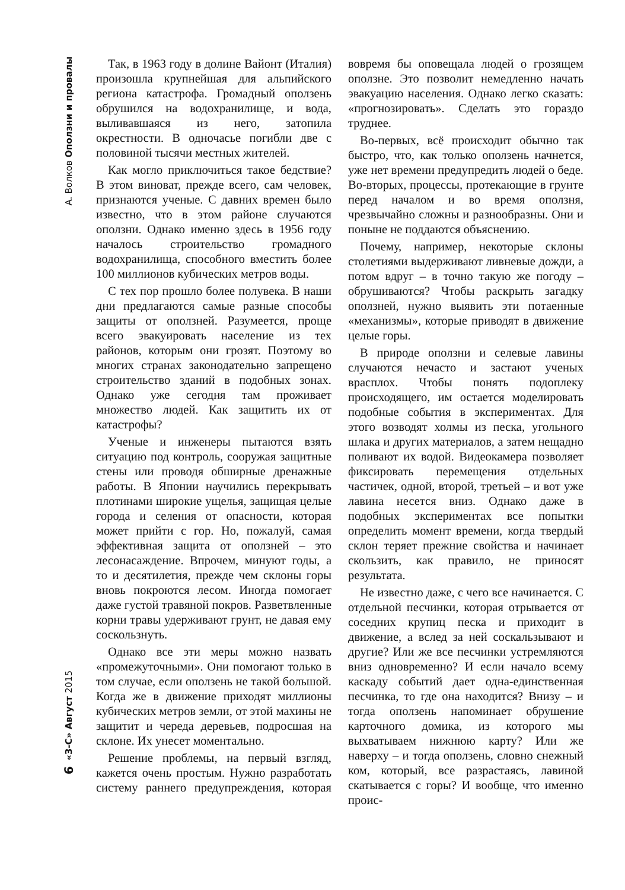А. Волков Оползни и провалы
6 «З-С» Август 2015
Так, в 1963 году в долине Вайонт (Италия) произошла крупнейшая для альпийского региона катастрофа. Громадный оползень обрушился на водохранилище, и вода, выливавшаяся из него, затопила окрестности. В одночасье погибли две с половиной тысячи местных жителей.
Как могло приключиться такое бедствие? В этом виноват, прежде всего, сам человек, признаются ученые. С давних времен было известно, что в этом районе случаются оползни. Однако именно здесь в 1956 году началось строительство громадного водохранилища, способного вместить более 100 миллионов кубических метров воды.
С тех пор прошло более полувека. В наши дни предлагаются самые разные способы защиты от оползней. Разумеется, проще всего эвакуировать население из тех районов, которым они грозят. Поэтому во многих странах законодательно запрещено строительство зданий в подобных зонах. Однако уже сегодня там проживает множество людей. Как защитить их от катастрофы?
Ученые и инженеры пытаются взять ситуацию под контроль, сооружая защитные стены или проводя обширные дренажные работы. В Японии научились перекрывать плотинами широкие ущелья, защищая целые города и селения от опасности, которая может прийти с гор. Но, пожалуй, самая эффективная защита от оползней – это лесонасаждение. Впрочем, минуют годы, а то и десятилетия, прежде чем склоны горы вновь покроются лесом. Иногда помогает даже густой травяной покров. Разветвленные корни травы удерживают грунт, не давая ему соскользнуть.
Однако все эти меры можно назвать «промежуточными». Они помогают только в том случае, если оползень не такой большой. Когда же в движение приходят миллионы кубических метров земли, от этой махины не защитит и череда деревьев, подросшая на склоне. Их унесет моментально.
Решение проблемы, на первый взгляд, кажется очень простым. Нужно разработать систему раннего предупреждения, которая вовремя бы оповещала людей о грозящем оползне. Это позволит немедленно начать эвакуацию населения. Однако легко сказать: «прогнозировать». Сделать это гораздо труднее.
Во-первых, всё происходит обычно так быстро, что, как только оползень начнется, уже нет времени предупредить людей о беде. Во-вторых, процессы, протекающие в грунте перед началом и во время оползня, чрезвычайно сложны и разнообразны. Они и поныне не поддаются объяснению.
Почему, например, некоторые склоны столетиями выдерживают ливневые дожди, а потом вдруг – в точно такую же погоду – обрушиваются? Чтобы раскрыть загадку оползней, нужно выявить эти потаенные «механизмы», которые приводят в движение целые горы.
В природе оползни и селевые лавины случаются нечасто и застают ученых врасплох. Чтобы понять подоплеку происходящего, им остается моделировать подобные события в экспериментах. Для этого возводят холмы из песка, угольного шлака и других материалов, а затем нещадно поливают их водой. Видеокамера позволяет фиксировать перемещения отдельных частичек, одной, второй, третьей – и вот уже лавина несется вниз. Однако даже в подобных экспериментах все попытки определить момент времени, когда твердый склон теряет прежние свойства и начинает скользить, как правило, не приносят результата.
Не известно даже, с чего все начинается. С отдельной песчинки, которая отрывается от соседних крупиц песка и приходит в движение, а вслед за ней соскальзывают и другие? Или же все песчинки устремляются вниз одновременно? И если начало всему каскаду событий дает одна-единственная песчинка, то где она находится? Внизу – и тогда оползень напоминает обрушение карточного домика, из которого мы выхватываем нижнюю карту? Или же наверху – и тогда оползень, словно снежный ком, который, все разрастаясь, лавиной скатывается с горы? И вообще, что именно проис-